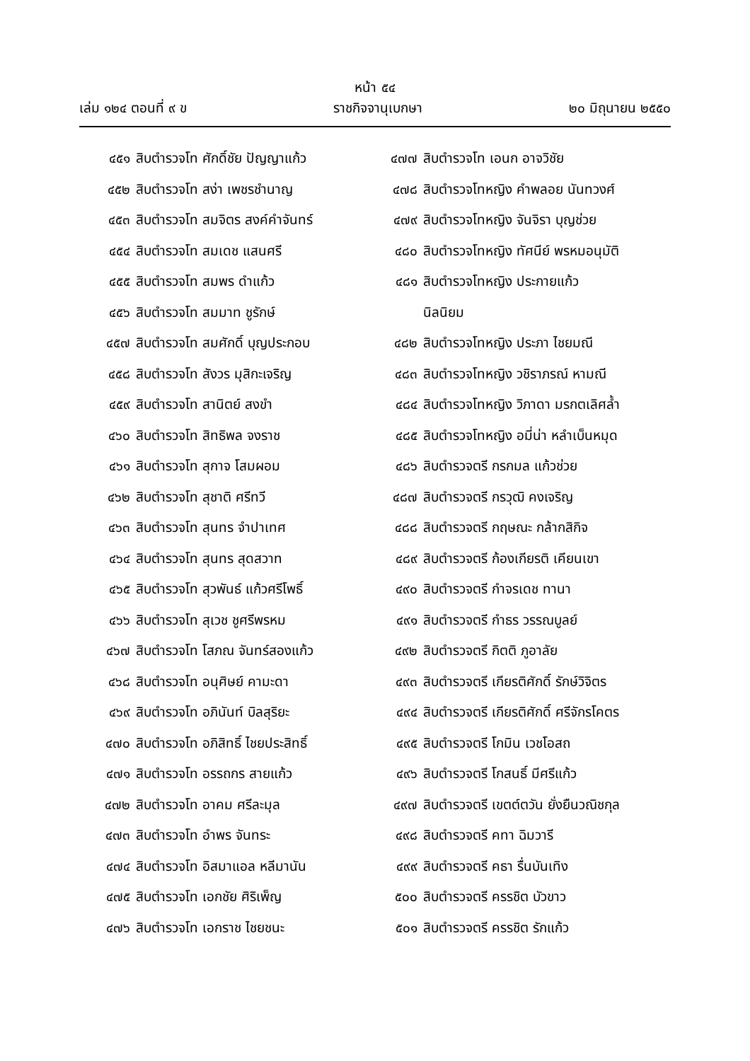หน้า ๕๔
เล่ม ๑๒๔ ตอนที่ ๙ ข ราชกิจจานุเบกษา ๒๐ มิถุนายน ๒๕๕๐
๔๕๑ สิบตำรวจโท ศักดิ์ชัย ปัญญาแก้ว
๔๕๒ สิบตำรวจโท สง่า เพชรชำนาญ
๔๕๓ สิบตำรวจโท สมจิตร สงค์คำจันทร์
๔๕๔ สิบตำรวจโท สมเดช แสนศรี
๔๕๕ สิบตำรวจโท สมพร ดำแก้ว
๔๕๖ สิบตำรวจโท สมมาท ชูรักษ์
๔๕๗ สิบตำรวจโท สมศักดิ์ บุญประกอบ
๔๕๘ สิบตำรวจโท สังวร มุสิกะเจริญ
๔๕๙ สิบตำรวจโท สานิตย์ สงขำ
๔๖๐ สิบตำรวจโท สิทธิพล จงราช
๔๖๑ สิบตำรวจโท สุกาจ โสมผอม
๔๖๒ สิบตำรวจโท สุชาติ ศรีทวี
๔๖๓ สิบตำรวจโท สุนทร จำปาเทศ
๔๖๔ สิบตำรวจโท สุนทร สุดสวาท
๔๖๕ สิบตำรวจโท สุวพันธ์ แก้วศรีโพธิ์
๔๖๖ สิบตำรวจโท สุเวช ชูศรีพรหม
๔๖๗ สิบตำรวจโท โสภณ จันทร์สองแก้ว
๔๖๘ สิบตำรวจโท อนุศิษย์ คามะดา
๔๖๙ สิบตำรวจโท อภินันท์ บิลสุริยะ
๔๗๐ สิบตำรวจโท อภิสิทธิ์ ไชยประสิทธิ์
๔๗๑ สิบตำรวจโท อรรถกร สายแก้ว
๔๗๒ สิบตำรวจโท อาคม ศรีละมุล
๔๗๓ สิบตำรวจโท อำพร จันทระ
๔๗๔ สิบตำรวจโท อิสมาแอล หลีมานัน
๔๗๕ สิบตำรวจโท เอกชัย ศิริเพ็ญ
๔๗๖ สิบตำรวจโท เอกราช ไชยชนะ
๔๗๗ สิบตำรวจโท เอนก อาจวิชัย
๔๗๘ สิบตำรวจโทหญิง คำพลอย นันทวงศ์
๔๗๙ สิบตำรวจโทหญิง จันจิรา บุญช่วย
๔๘๐ สิบตำรวจโทหญิง ทัศนีย์ พรหมอนุมัติ
๔๘๑ สิบตำรวจโทหญิง ประกายแก้ว
นิลนิยม
๔๘๒ สิบตำรวจโทหญิง ประภา ไชยมณี
๔๘๓ สิบตำรวจโทหญิง วชิราภรณ์ หามณี
๔๘๔ สิบตำรวจโทหญิง วิภาดา มรกตเลิศล้ำ
๔๘๕ สิบตำรวจโทหญิง อมี่น่า หลำเบ็นหมุด
๔๘๖ สิบตำรวจตรี กรกมล แก้วช่วย
๔๘๗ สิบตำรวจตรี กรวุฒิ คงเจริญ
๔๘๘ สิบตำรวจตรี กฤษณะ กล้ากสิกิจ
๔๘๙ สิบตำรวจตรี ก้องเกียรติ เคียนเขา
๔๙๐ สิบตำรวจตรี กำจรเดช ทานา
๔๙๑ สิบตำรวจตรี กำธร วรรณบูลย์
๔๙๒ สิบตำรวจตรี กิตติ ภูอาลัย
๔๙๓ สิบตำรวจตรี เกียรติศักดิ์ รักษ์วิจิตร
๔๙๔ สิบตำรวจตรี เกียรติศักดิ์ ศรีจักรโคตร
๔๙๕ สิบตำรวจตรี โกมิน เวชโอสถ
๔๙๖ สิบตำรวจตรี โกสนธิ์ มีศรีแก้ว
๔๙๗ สิบตำรวจตรี เขตต์ตวัน ยั่งยืนวณิชกุล
๔๙๘ สิบตำรวจตรี คทา ฉิมวารี
๔๙๙ สิบตำรวจตรี คธา รื่นบันเทิง
๕๐๐ สิบตำรวจตรี ครรชิต บัวขาว
๕๐๑ สิบตำรวจตรี ครรชิต รักแก้ว